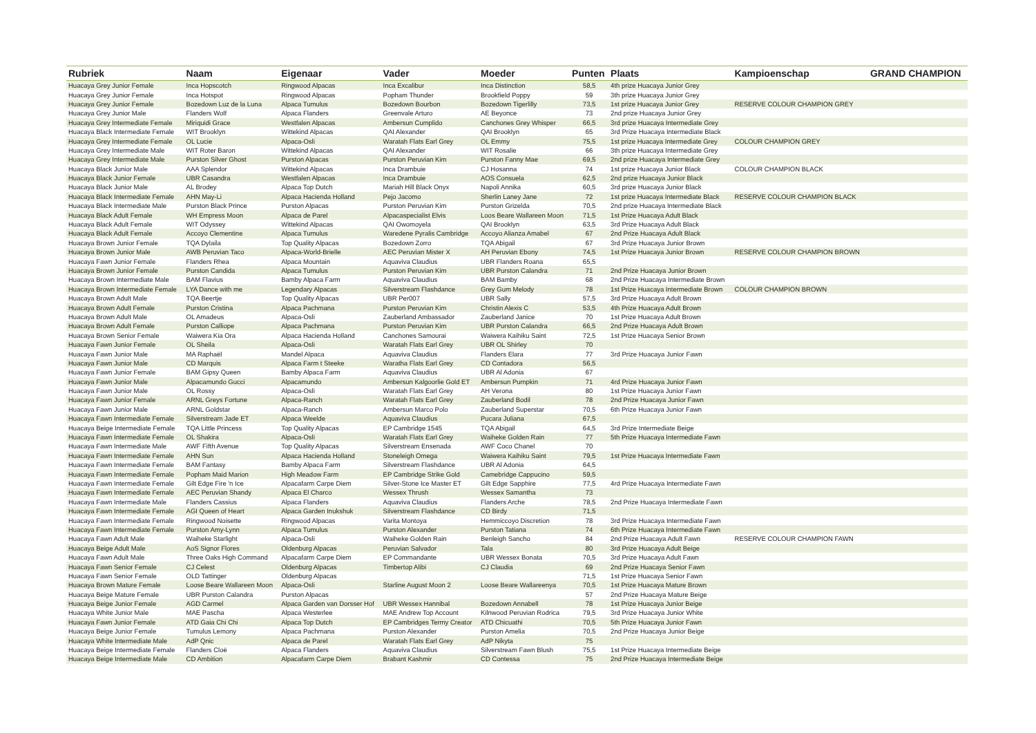| Rubriek | Naam | Eigenaar | Vader | Moeder | Punten | Plaats | Kampioenschap | GRAND CHAMPION |
| --- | --- | --- | --- | --- | --- | --- | --- | --- |
| Huacaya Grey Junior Female | Inca Hopscotch | Ringwood Alpacas | Inca Excalibur | Inca Distinction | 58,5 | 4th prize Huacaya Junior Grey | | |
| Huacaya Grey Junior Female | Inca Hotspot | Ringwood Alpacas | Popham Thunder | Brookfield Poppy | 59 | 3th prize Huacaya Junior Grey | | |
| Huacaya Grey Junior Female | Bozedown Luz de la Luna | Alpaca Tumulus | Bozedown Bourbon | Bozedown Tigerlilly | 73,5 | 1st prize Huacaya Junior Grey | RESERVE COLOUR CHAMPION GREY | |
| Huacaya Grey Junior Male | Flanders Wolf | Alpaca Flanders | Greenvale Arturo | AE Beyonce | 73 | 2nd prize Huacaya Junior Grey | | |
| Huacaya Grey Intermediate Female | Miriquidi Grace | Westfalen Alpacas | Ambersun Cumplido | Canchones Grey Whisper | 66,5 | 3rd prize Huacaya Intermediate Grey | | |
| Huacaya Black Intermediate Female | WIT Brooklyn | Wittekind Alpacas | QAI Alexander | QAI Brooklyn | 65 | 3rd Prize Huacaya Intermediate Black | | |
| Huacaya Grey Intermediate Female | OL Lucie | Alpaca-Osli | Waratah Flats Earl Grey | OL Emmy | 75,5 | 1st prize Huacaya Intermediate Grey | COLOUR CHAMPION GREY | |
| Huacaya Grey Intermediate Male | WIT Roter Baron | Wittekind Alpacas | QAI Alexander | WIT Rosalie | 66 | 3th prize Huacaya Intermediate Grey | | |
| Huacaya Grey Intermediate Male | Purston Silver Ghost | Purston Alpacas | Purston Peruvian Kim | Purston Fanny Mae | 69,5 | 2nd prize Huacaya Intermediate Grey | | |
| Huacaya Black Junior Male | AAA Splendor | Wittekind Alpacas | Inca Drambuie | CJ Hosanna | 74 | 1st prize Huacaya Junior Black | COLOUR CHAMPION BLACK | |
| Huacaya Black Junior Female | UBR Casandra | Westfalen Alpacas | Inca Drambuie | AOS Consuela | 62,5 | 2nd prize Huacaya Junior Black | | |
| Huacaya Black Junior Male | AL Brodey | Alpaca Top Dutch | Mariah Hill Black Onyx | Napoli Annika | 60,5 | 3rd prize Huacaya Junior Black | | |
| Huacaya Black Intermediate Female | AHN May-Li | Alpaca Hacienda Holland | Pejo Jacomo | Sherlin Laney Jane | 72 | 1st prize Huacaya Intermediate Black | RESERVE COLOUR CHAMPION BLACK | |
| Huacaya Black Intermediate Male | Purston Black Prince | Purston Alpacas | Purston Peruvian Kim | Purston Grizelda | 70,5 | 2nd prize Huacaya Intermediate Black | | |
| Huacaya Black Adult Female | WH Empress Moon | Alpaca de Parel | Alpacaspecialist Elvis | Loos Beare Wallareen Moon | 71,5 | 1st Prize Huacaya Adult Black | | |
| Huacaya Black Adult Female | WIT Odyssey | Wittekind Alpacas | QAI Owomoyela | QAI Brooklyn | 63,5 | 3rd Prize Huacaya Adult Black | | |
| Huacaya Black Adult Female | Accoyo Clementine | Alpaca Tumulus | Waredene Pyralis Cambridge | Accoyo Alianza Amabel | 67 | 2nd Prize Huacaya Adult Black | | |
| Huacaya Brown Junior Female | TQA Dylaila | Top Quality Alpacas | Bozedown Zorro | TQA Abigail | 67 | 3rd Prize Huacaya Junior Brown | | |
| Huacaya Brown Junior Male | AWB Peruvian Taco | Alpaca-World-Brielle | AEC Peruvian Mister X | AH Peruvian Ebony | 74,5 | 1st Prize Huacaya Junior Brown | RESERVE COLOUR CHAMPION BROWN | |
| Huacaya Fawn Junior Female | Flanders Rhea | Alpaca Mountain | Aquaviva Claudius | UBR Flanders Roana | 65,5 | | | |
| Huacaya Brown Junior Female | Purston Candida | Alpaca Tumulus | Purston Peruvian Kim | UBR Purston Calandra | 71 | 2nd Prize Huacaya Junior Brown | | |
| Huacaya Brown Intermediate Male | BAM Flavius | Bamby Alpaca Farm | Aquaviva Claudius | BAM Bamby | 68 | 2nd Prize Huacaya Intermediate Brown | | |
| Huacaya Brown Intermediate Female | LYA Dance with me | Legendary Alpacas | Silverstream Flashdance | Grey Gum Melody | 78 | 1st Prize Huacaya Intermediate Brown | COLOUR CHAMPION BROWN | |
| Huacaya Brown Adult Male | TQA Beertje | Top Quality Alpacas | UBR Per007 | UBR Sally | 57,5 | 3rd Prize Huacaya Adult Brown | | |
| Huacaya Brown Adult Female | Purston Cristina | Alpaca Pachmana | Purston Peruvian Kim | Christin Alexis C | 53,5 | 4th Prize Huacaya Adult Brown | | |
| Huacaya Brown Adult Male | OL Amadeus | Alpaca-Osli | Zauberland Ambassador | Zauberland Janice | 70 | 1st Prize Huacaya Adult Brown | | |
| Huacaya Brown Adult Female | Purston Calliope | Alpaca Pachmana | Purston Peruvian Kim | UBR Purston Calandra | 66,5 | 2nd Prize Huacaya Adult Brown | | |
| Huacaya Brown Senior Female | Waiwera Kia Ora | Alpaca Hacienda Holland | Canchones Samourai | Waiwera Kaihiku Saint | 72,5 | 1st Prize Huacaya Senior Brown | | |
| Huacaya Fawn Junior Female | OL Sheila | Alpaca-Osli | Waratah Flats Earl Grey | UBR OL Shirley | 70 | | | |
| Huacaya Fawn Junior Male | MA Raphaël | Mandel Alpaca | Aquaviva Claudius | Flanders Elara | 77 | 3rd Prize Huacaya Junior Fawn | | |
| Huacaya Fawn Junior Male | CD Marquis | Alpaca Farm t Steeke | Waratha Flats Earl Grey | CD Contadora | 56,5 | | | |
| Huacaya Fawn Junior Female | BAM Gipsy Queen | Bamby Alpaca Farm | Aquaviva Claudius | UBR Al Adonia | 67 | | | |
| Huacaya Fawn Junior Male | Alpacamundo Gucci | Alpacamundo | Ambersun Kalgoorlie Gold ET | Ambersun Pumpkin | 71 | 4rd Prize Huacaya Junior Fawn | | |
| Huacaya Fawn Junior Male | OL Rossy | Alpaca-Osli | Waratah Flats Earl Grey | AH Verona | 80 | 1st Prize Huacaya Junior Fawn | | |
| Huacaya Fawn Junior Female | ARNL Greys Fortune | Alpaca-Ranch | Waratah Flats Earl Grey | Zauberland Bodil | 78 | 2nd Prize Huacaya Junior Fawn | | |
| Huacaya Fawn Junior Male | ARNL Goldstar | Alpaca-Ranch | Ambersun Marco Polo | Zauberland Superstar | 70,5 | 6th Prize Huacaya Junior Fawn | | |
| Huacaya Fawn Intermediate Female | Silverstream Jade ET | Alpaca Weelde | Aquaviva Claudius | Pucara Juliana | 67,5 | | | |
| Huacaya Beige Intermediate Female | TQA Little Princess | Top Quality Alpacas | EP Cambridge 1545 | TQA Abigail | 64,5 | 3rd Prize Intermediate Beige | | |
| Huacaya Fawn Intermediate Female | OL Shakira | Alpaca-Osli | Waratah Flats Earl Grey | Waiheke Golden Rain | 77 | 5th Prize Huacaya Intermediate Fawn | | |
| Huacaya Fawn Intermediate Male | AWF Fifth Avenue | Top Quality Alpacas | Silverstream Ensenada | AWF Coco Chanel | 70 | | | |
| Huacaya Fawn Intermediate Female | AHN Sun | Alpaca Hacienda Holland | Stoneleigh Omega | Waiwera Kaihiku Saint | 79,5 | 1st Prize Huacaya Intermediate Fawn | | |
| Huacaya Fawn Intermediate Female | BAM Fantasy | Bamby Alpaca Farm | Silverstream Flashdance | UBR Al Adonia | 64,5 | | | |
| Huacaya Fawn Intermediate Female | Popham Maid Marion | High Meadow Farm | EP Cambridge Strike Gold | Camebridge Cappucino | 59,5 | | | |
| Huacaya Fawn Intermediate Female | Gilt Edge Fire 'n Ice | Alpacafarm Carpe Diem | Silver-Stone Ice Master ET | Gilt Edge Sapphire | 77,5 | 4rd Prize Huacaya Intermediate Fawn | | |
| Huacaya Fawn Intermediate Female | AEC Peruvian Shandy | Alpaca El Charco | Wessex Thrush | Wessex Samantha | 73 | | | |
| Huacaya Fawn Intermediate Male | Flanders Cassius | Alpaca Flanders | Aquaviva Claudius | Flanders Arche | 78,5 | 2nd Prize Huacaya Intermediate Fawn | | |
| Huacaya Fawn Intermediate Female | AGI Queen of Heart | Alpaca Garden Inukshuk | Silverstream Flashdance | CD Birdy | 71,5 | | | |
| Huacaya Fawn Intermediate Female | Ringwood Noisette | Ringwood Alpacas | Varita Montoya | Hemmiccoyo Discretion | 78 | 3rd Prize Huacaya Intermediate Fawn | | |
| Huacaya Fawn Intermediate Female | Purston Amy-Lynn | Alpaca Tumulus | Purston Alexander | Purston Tatiana | 74 | 6th Prize Huacaya Intermediate Fawn | | |
| Huacaya Fawn Adult Male | Waiheke Starlight | Alpaca-Osli | Waiheke Golden Rain | Benleigh Sancho | 84 | 2nd Prize Huacaya Adult Fawn | RESERVE COLOUR CHAMPION FAWN | |
| Huacaya Beige Adult Male | AoS Signor Flores | Oldenburg Alpacas | Peruvian Salvador | Tala | 80 | 3rd Prize Huacaya Adult Beige | | |
| Huacaya Fawn Adult Male | Three Oaks High Command | Alpacafarm Carpe Diem | EP Commandante | UBR Wessex Bonata | 70,5 | 3rd Prize Huacaya Adult Fawn | | |
| Huacaya Fawn Senior Female | CJ Celest | Oldenburg Alpacas | Timbertop Alibi | CJ Claudia | 69 | 2nd Prize Huacaya Senior Fawn | | |
| Huacaya Fawn Senior Female | OLD Tattinger | Oldenburg Alpacas | | | 71,5 | 1st Prize Huacaya Senior Fawn | | |
| Huacaya Brown Mature Female | Loose Beare Wallareen Moon | Alpaca-Osli | Starline August Moon 2 | Loose Beare Wallareenya | 70,5 | 1st Prize Huacaya Mature Brown | | |
| Huacaya Beige Mature Female | UBR Purston Calandra | Purston Alpacas | | | 57 | 2nd Prize Huacaya Mature Beige | | |
| Huacaya Beige Junior Female | AGD Carmel | Alpaca Garden van Dorsser Hof | UBR Wessex Hannibal | Bozedown Annabell | 78 | 1st Prize Huacaya Junior Beige | | |
| Huacaya White Junior Male | MAE Pascha | Alpaca Westerlee | MAE Andrew Top Account | Kilnwood Peruvian Rodrica | 79,5 | 3rd Prize Huacaya Junior White | | |
| Huacaya Fawn Junior Female | ATD Gaia Chi Chi | Alpaca Top Dutch | EP Cambridges Termy Creator | ATD Chicuathi | 70,5 | 5th Prize Huacaya Junior Fawn | | |
| Huacaya Beige Junior Female | Tumulus Lemony | Alpaca Pachmana | Purston Alexander | Purston Amelia | 70,5 | 2nd Prize Huacaya Junior Beige | | |
| Huacaya White Intermediate Male | AdP Qnic | Alpaca de Parel | Waratah Flats Earl Grey | AdP Nikyta | 75 | | | |
| Huacaya Beige Intermediate Female | Flanders Cloë | Alpaca Flanders | Aquaviva Claudius | Silverstream Fawn Blush | 75,5 | 1st Prize Huacaya Intermediate Beige | | |
| Huacaya Beige Intermediate Male | CD Ambition | Alpacafarm Carpe Diem | Brabant Kashmir | CD Contessa | 75 | 2nd Prize Huacaya Intermediate Beige | | |